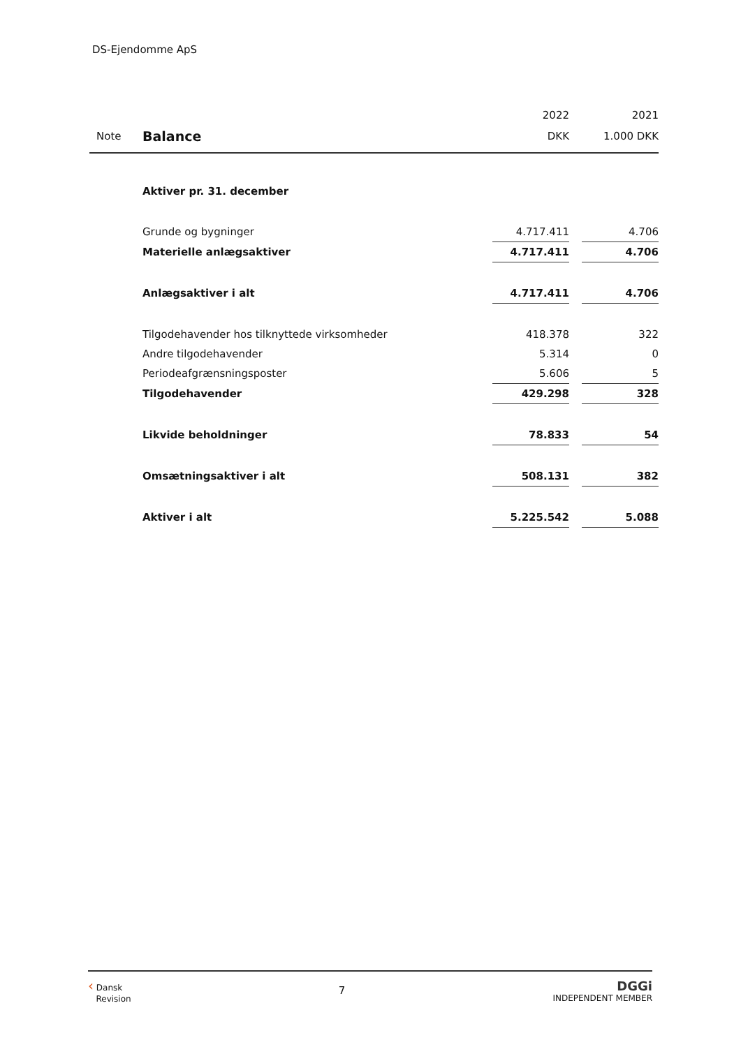DS-Ejendomme ApS
| | | 2022 | | 2021 |
| --- | --- | --- | --- | --- |
| Note | Balance | DKK | | 1.000 DKK |
| | Aktiver pr. 31. december | | | |
| | Grunde og bygninger | 4.717.411 | | 4.706 |
| | Materielle anlægsaktiver | 4.717.411 | | 4.706 |
| | Anlægsaktiver i alt | 4.717.411 | | 4.706 |
| | Tilgodehavender hos tilknyttede virksomheder | 418.378 | | 322 |
| | Andre tilgodehavender | 5.314 | | 0 |
| | Periodeafgrænsningsposter | 5.606 | | 5 |
| | Tilgodehavender | 429.298 | | 328 |
| | Likvide beholdninger | 78.833 | | 54 |
| | Omsætningsaktiver i alt | 508.131 | | 382 |
| | Aktiver i alt | 5.225.542 | | 5.088 |
‹ Dansk
Revision
7
DGGi
INDEPENDENT MEMBER